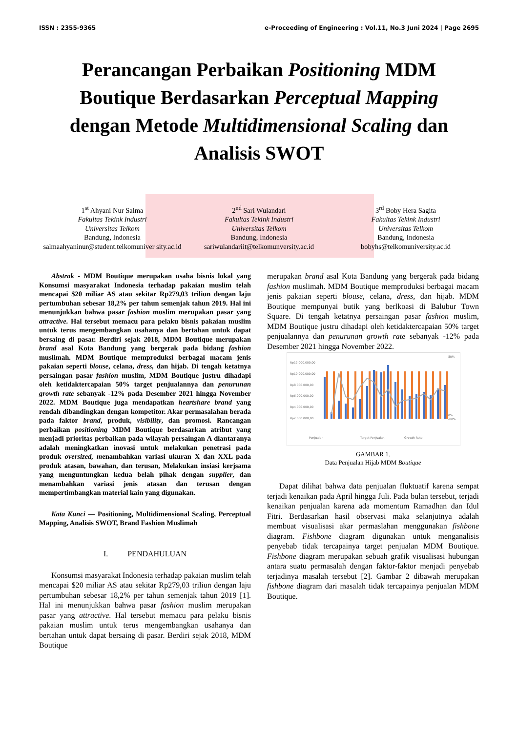ISSN : 2355-9365 e-Proceeding of Engineering : Vol.11, No.3 Juni 2024 | Page 2695
Perancangan Perbaikan Positioning MDM Boutique Berdasarkan Perceptual Mapping dengan Metode Multidimensional Scaling dan Analisis SWOT
1<sup>st</sup> Ahyani Nur Salma
Fakultas Tekink Industri
Universitas Telkom
Bandung, Indonesia
salmaahyaninur@student.telkomuniver sity.ac.id
2<sup>nd</sup> Sari Wulandari
Fakultas Tekink Industri
Universitas Telkom
Bandung, Indonesia
sariwulandariit@telkomunversity.ac.id
3<sup>rd</sup> Boby Hera Sagita
Fakultas Tekink Industri
Universitas Telkom
Bandung, Indonesia
bobyhs@telkomuniversity.ac.id
Abstrak - MDM Boutique merupakan usaha bisnis lokal yang Konsumsi masyarakat Indonesia terhadap pakaian muslim telah mencapai $20 miliar AS atau sekitar Rp279,03 triliun dengan laju pertumbuhan sebesar 18,2% per tahun semenjak tahun 2019. Hal ini menunjukkan bahwa pasar fashion muslim merupakan pasar yang attractive. Hal tersebut memacu para pelaku bisnis pakaian muslim untuk terus mengembangkan usahanya dan bertahan untuk dapat bersaing di pasar. Berdiri sejak 2018, MDM Boutique merupakan brand asal Kota Bandung yang bergerak pada bidang fashion muslimah. MDM Boutique memproduksi berbagai macam jenis pakaian seperti blouse, celana, dress, dan hijab. Di tengah ketatnya persaingan pasar fashion muslim, MDM Boutique justru dihadapi oleh ketidaktercapaian 50% target penjualannya dan penurunan growth rate sebanyak -12% pada Desember 2021 hingga November 2022. MDM Boutique juga mendapatkan heartshare brand yang rendah dibandingkan dengan kompetitor. Akar permasalahan berada pada faktor brand, produk, visibility, dan promosi. Rancangan perbaikan positioning MDM Boutique berdasarkan atribut yang menjadi prioritas perbaikan pada wilayah persaingan A diantaranya adalah meningkatkan inovasi untuk melakukan penetrasi pada produk oversized, menambahkan variasi ukuran X dan XXL pada produk atasan, bawahan, dan terusan, Melakukan insiasi kerjsama yang menguntungkan kedua belah pihak dengan supplier, dan menambahkan variasi jenis atasan dan terusan dengan mempertimbangkan material kain yang digunakan.
Kata Kunci — Positioning, Multidimensional Scaling, Perceptual Mapping, Analisis SWOT, Brand Fashion Muslimah
I. PENDAHULUAN
Konsumsi masyarakat Indonesia terhadap pakaian muslim telah mencapai $20 miliar AS atau sekitar Rp279,03 triliun dengan laju pertumbuhan sebesar 18,2% per tahun semenjak tahun 2019 [1]. Hal ini menunjukkan bahwa pasar fashion muslim merupakan pasar yang attractive. Hal tersebut memacu para pelaku bisnis pakaian muslim untuk terus mengembangkan usahanya dan bertahan untuk dapat bersaing di pasar. Berdiri sejak 2018, MDM Boutique
merupakan brand asal Kota Bandung yang bergerak pada bidang fashion muslimah. MDM Boutique memproduksi berbagai macam jenis pakaian seperti blouse, celana, dress, dan hijab. MDM Boutique mempunyai butik yang berlkoasi di Balubur Town Square. Di tengah ketatnya persaingan pasar fashion muslim, MDM Boutique justru dihadapi oleh ketidaktercapaian 50% target penjualannya dan penurunan growth rate sebanyak -12% pada Desember 2021 hingga November 2022.
Rp12.000.000,00
Rp10.000.000,00
Rp8.000.000,00
Rp6.000.000,00
Rp4.000.000,00
Rp2.000.000,00
80%
0%
-80%
Penjualan
Target Penjualan
Growth Rate
GAMBAR 1.
Data Penjualan Hijab MDM Boutique
Dapat dilihat bahwa data penjualan fluktuatif karena sempat terjadi kenaikan pada April hingga Juli. Pada bulan tersebut, terjadi kenaikan penjualan karena ada momentum Ramadhan dan Idul Fitri. Berdasarkan hasil observasi maka selanjutnya adalah membuat visualisasi akar permaslahan menggunakan fishbone diagram. Fishbone diagram digunakan untuk menganalisis penyebab tidak tercapainya target penjualan MDM Boutique. Fishbone diagram merupakan sebuah grafik visualisasi hubungan antara suatu permasalah dengan faktor-faktor menjadi penyebab terjadinya masalah tersebut [2]. Gambar 2 dibawah merupakan fishbone diagram dari masalah tidak tercapainya penjualan MDM Boutique.